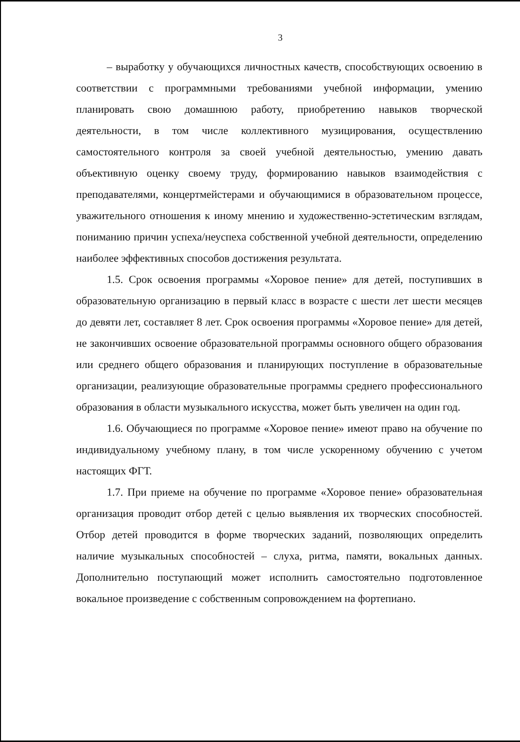3
– выработку у обучающихся личностных качеств, способствующих освоению в соответствии с программными требованиями учебной информации, умению планировать свою домашнюю работу, приобретению навыков творческой деятельности, в том числе коллективного музицирования, осуществлению самостоятельного контроля за своей учебной деятельностью, умению давать объективную оценку своему труду, формированию навыков взаимодействия с преподавателями, концертмейстерами и обучающимися в образовательном процессе, уважительного отношения к иному мнению и художественно-эстетическим взглядам, пониманию причин успеха/неуспеха собственной учебной деятельности, определению наиболее эффективных способов достижения результата.
1.5. Срок освоения программы «Хоровое пение» для детей, поступивших в образовательную организацию в первый класс в возрасте с шести лет шести месяцев до девяти лет, составляет 8 лет. Срок освоения программы «Хоровое пение» для детей, не закончивших освоение образовательной программы основного общего образования или среднего общего образования и планирующих поступление в образовательные организации, реализующие образовательные программы среднего профессионального образования в области музыкального искусства, может быть увеличен на один год.
1.6. Обучающиеся по программе «Хоровое пение» имеют право на обучение по индивидуальному учебному плану, в том числе ускоренному обучению с учетом настоящих ФГТ.
1.7. При приеме на обучение по программе «Хоровое пение» образовательная организация проводит отбор детей с целью выявления их творческих способностей. Отбор детей проводится в форме творческих заданий, позволяющих определить наличие музыкальных способностей – слуха, ритма, памяти, вокальных данных. Дополнительно поступающий может исполнить самостоятельно подготовленное вокальное произведение с собственным сопровождением на фортепиано.